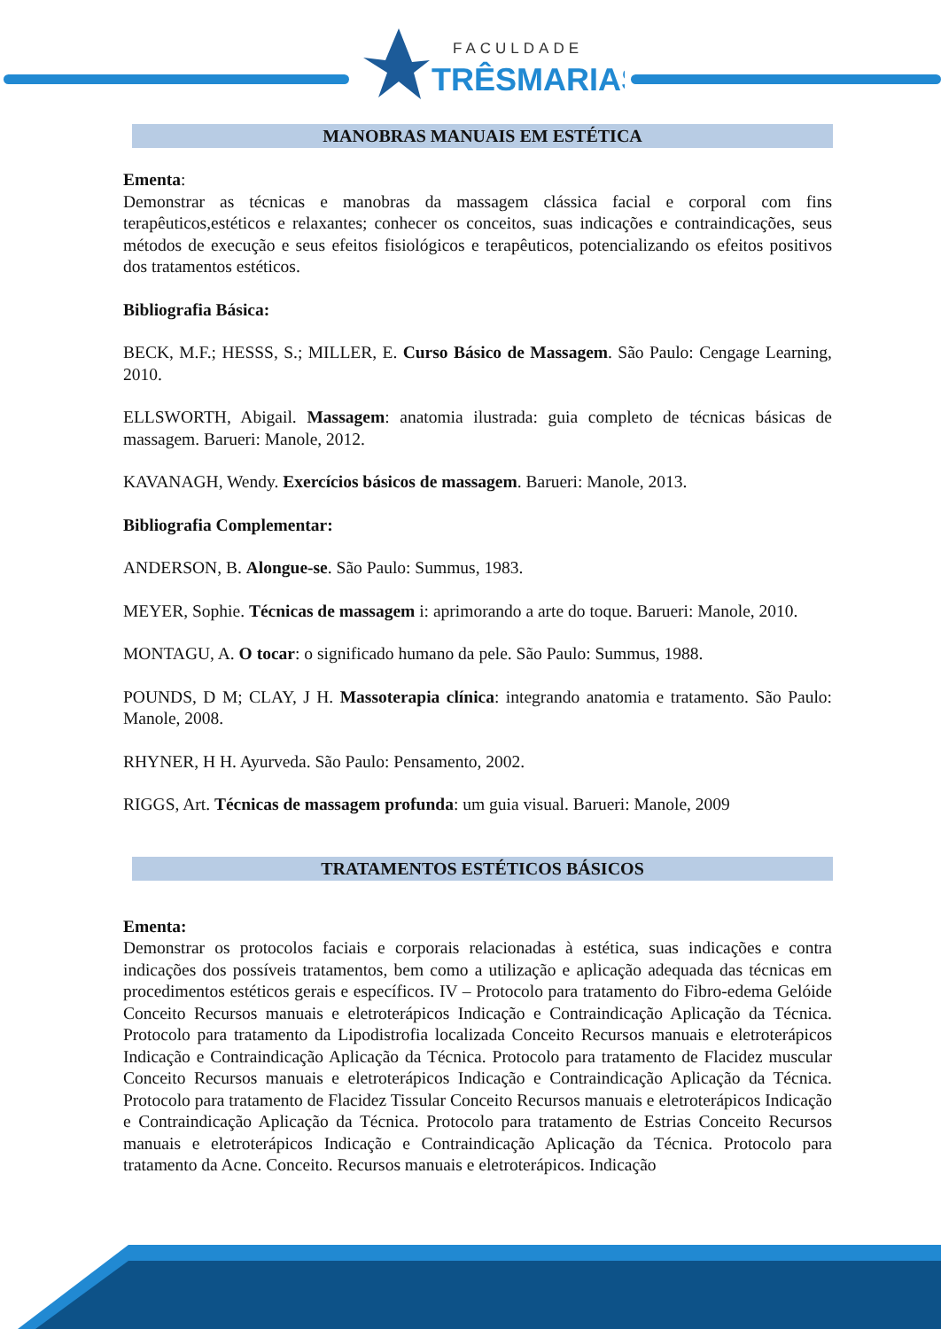FACULDADE
TRÊSMARIAS
MANOBRAS MANUAIS EM ESTÉTICA
Ementa:
Demonstrar as técnicas e manobras da massagem clássica facial e corporal com fins terapêuticos,estéticos e relaxantes; conhecer os conceitos, suas indicações e contraindicações, seus métodos de execução e seus efeitos fisiológicos e terapêuticos, potencializando os efeitos positivos dos tratamentos estéticos.
Bibliografia Básica:
BECK, M.F.; HESSS, S.; MILLER, E. Curso Básico de Massagem. São Paulo: Cengage Learning, 2010.
ELLSWORTH, Abigail. Massagem: anatomia ilustrada: guia completo de técnicas básicas de massagem. Barueri: Manole, 2012.
KAVANAGH, Wendy. Exercícios básicos de massagem. Barueri: Manole, 2013.
Bibliografia Complementar:
ANDERSON, B. Alongue-se. São Paulo: Summus, 1983.
MEYER, Sophie. Técnicas de massagem i: aprimorando a arte do toque. Barueri: Manole, 2010.
MONTAGU, A. O tocar: o significado humano da pele. São Paulo: Summus, 1988.
POUNDS, D M; CLAY, J H. Massoterapia clínica: integrando anatomia e tratamento. São Paulo: Manole, 2008.
RHYNER, H H. Ayurveda. São Paulo: Pensamento, 2002.
RIGGS, Art. Técnicas de massagem profunda: um guia visual. Barueri: Manole, 2009
TRATAMENTOS ESTÉTICOS BÁSICOS
Ementa:
Demonstrar os protocolos faciais e corporais relacionadas à estética, suas indicações e contra indicações dos possíveis tratamentos, bem como a utilização e aplicação adequada das técnicas em procedimentos estéticos gerais e específicos. IV – Protocolo para tratamento do Fibro-edema Gelóide Conceito Recursos manuais e eletroterápicos Indicação e Contraindicação Aplicação da Técnica. Protocolo para tratamento da Lipodistrofia localizada Conceito Recursos manuais e eletroterápicos Indicação e Contraindicação Aplicação da Técnica. Protocolo para tratamento de Flacidez muscular Conceito Recursos manuais e eletroterápicos Indicação e Contraindicação Aplicação da Técnica. Protocolo para tratamento de Flacidez Tissular Conceito Recursos manuais e eletroterápicos Indicação e Contraindicação Aplicação da Técnica. Protocolo para tratamento de Estrias Conceito Recursos manuais e eletroterápicos Indicação e Contraindicação Aplicação da Técnica. Protocolo para tratamento da Acne. Conceito. Recursos manuais e eletroterápicos. Indicação